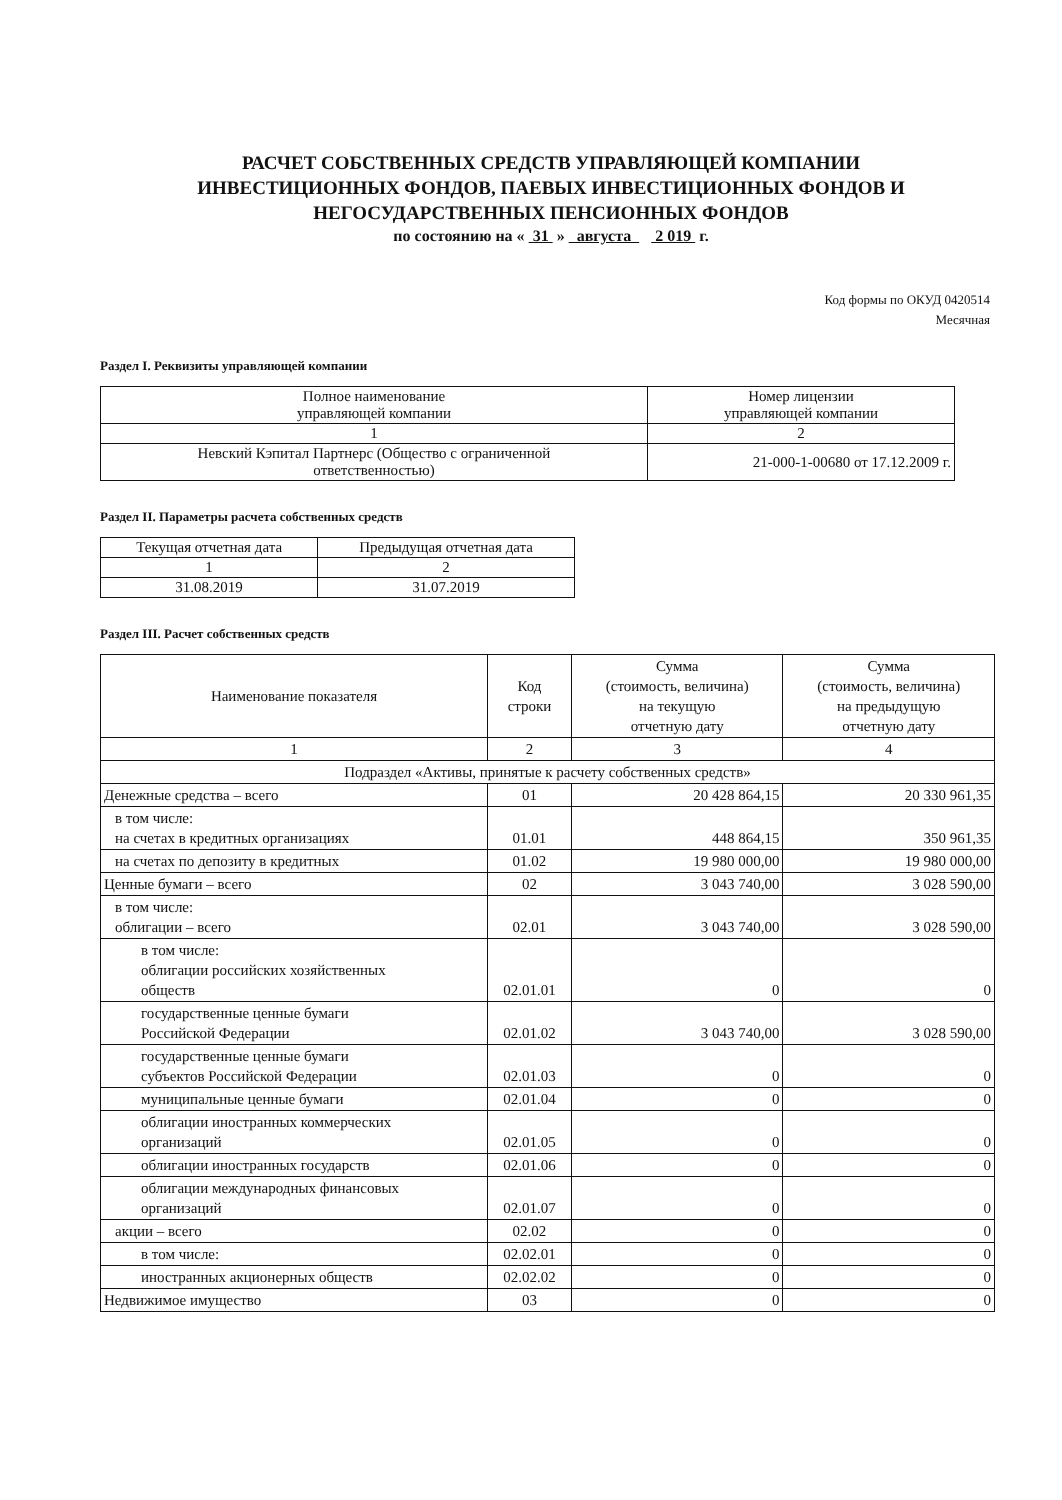РАСЧЕТ СОБСТВЕННЫХ СРЕДСТВ УПРАВЛЯЮЩЕЙ КОМПАНИИ
ИНВЕСТИЦИОННЫХ ФОНДОВ, ПАЕВЫХ ИНВЕСТИЦИОННЫХ ФОНДОВ И
НЕГОСУДАРСТВЕННЫХ ПЕНСИОННЫХ ФОНДОВ
по состоянию на « 31 » августа 2 019 г.
Код формы по ОКУД 0420514
Месячная
Раздел I. Реквизиты управляющей компании
| Полное наименование управляющей компании | Номер лицензии управляющей компании |
| --- | --- |
| 1 | 2 |
| Невский Кэпитал Партнерс (Общество с ограниченной ответственностью) | 21-000-1-00680 от 17.12.2009 г. |
Раздел II. Параметры расчета собственных средств
| Текущая отчетная дата | Предыдущая отчетная дата |
| --- | --- |
| 1 | 2 |
| 31.08.2019 | 31.07.2019 |
Раздел III. Расчет собственных средств
| Наименование показателя | Код строки | Сумма (стоимость, величина) на текущую отчетную дату | Сумма (стоимость, величина) на предыдущую отчетную дату |
| 1 | 2 | 3 | 4 |
| Подраздел «Активы, принятые к расчету собственных средств» | | | |
| Денежные средства – всего | 01 | 20 428 864,15 | 20 330 961,35 |
| в том числе: на счетах в кредитных организациях | 01.01 | 448 864,15 | 350 961,35 |
| на счетах по депозиту в кредитных | 01.02 | 19 980 000,00 | 19 980 000,00 |
| Ценные бумаги – всего | 02 | 3 043 740,00 | 3 028 590,00 |
| в том числе: облигации – всего | 02.01 | 3 043 740,00 | 3 028 590,00 |
| в том числе: облигации российских хозяйственных обществ | 02.01.01 | 0 | 0 |
| государственные ценные бумаги Российской Федерации | 02.01.02 | 3 043 740,00 | 3 028 590,00 |
| государственные ценные бумаги субъектов Российской Федерации | 02.01.03 | 0 | 0 |
| муниципальные ценные бумаги | 02.01.04 | 0 | 0 |
| облигации иностранных коммерческих организаций | 02.01.05 | 0 | 0 |
| облигации иностранных государств | 02.01.06 | 0 | 0 |
| облигации международных финансовых организаций | 02.01.07 | 0 | 0 |
| акции – всего | 02.02 | 0 | 0 |
| в том числе: | 02.02.01 | 0 | 0 |
| иностранных акционерных обществ | 02.02.02 | 0 | 0 |
| Недвижимое имущество | 03 | 0 | 0 |